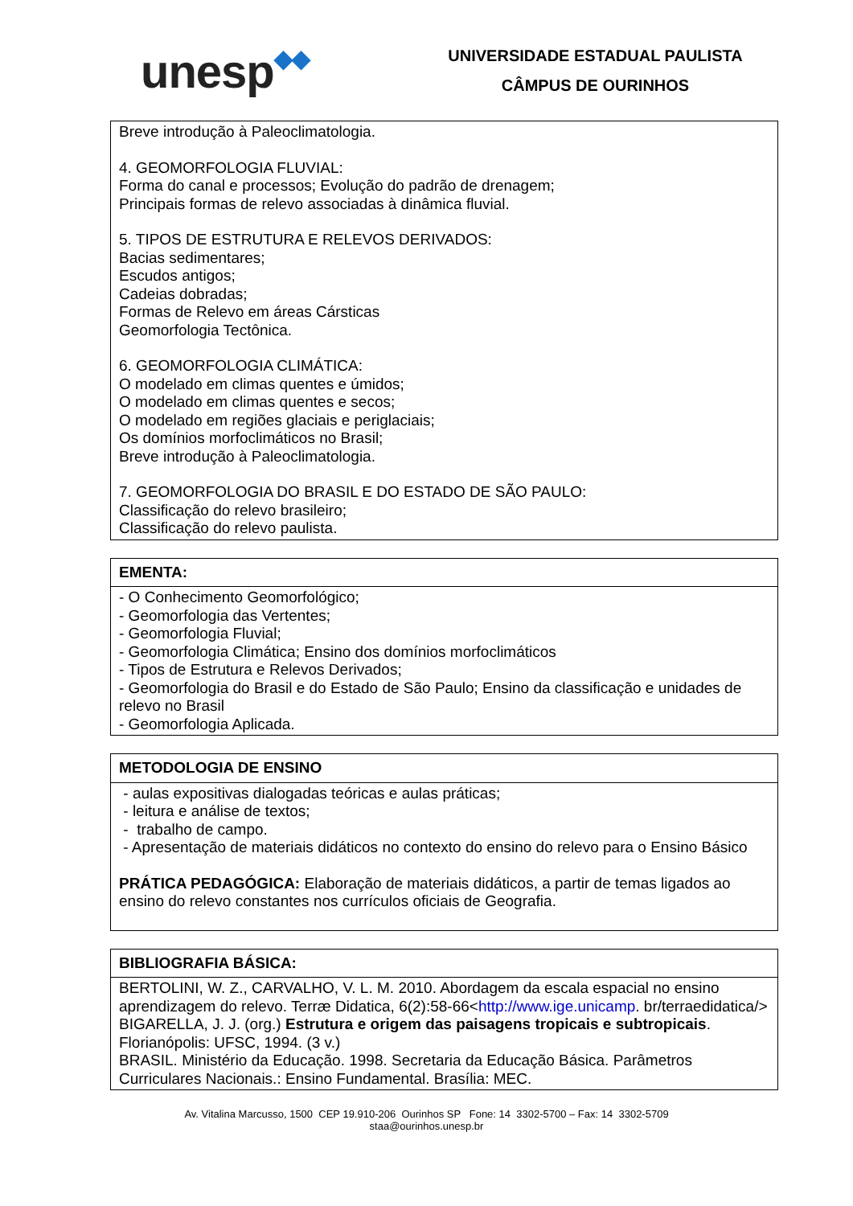unesp◆◆
UNIVERSIDADE ESTADUAL PAULISTA
CÂMPUS DE OURINHOS
| Breve introdução à Paleoclimatologia. 4. GEOMORFOLOGIA FLUVIAL: Forma do canal e processos; Evolução do padrão de drenagem; Principais formas de relevo associadas à dinâmica fluvial. 5. TIPOS DE ESTRUTURA E RELEVOS DERIVADOS: Bacias sedimentares; Escudos antigos; Cadeias dobradas; Formas de Relevo em áreas Cársticas Geomorfologia Tectônica. 6. GEOMORFOLOGIA CLIMÁTICA: O modelado em climas quentes e úmidos; O modelado em climas quentes e secos; O modelado em regiões glaciais e periglaciais; Os domínios morfoclimáticos no Brasil; Breve introdução à Paleoclimatologia. 7. GEOMORFOLOGIA DO BRASIL E DO ESTADO DE SÃO PAULO: Classificação do relevo brasileiro; Classificação do relevo paulista. |
| EMENTA: |
| --- |
| - O Conhecimento Geomorfológico; - Geomorfologia das Vertentes; - Geomorfologia Fluvial; - Geomorfologia Climática; Ensino dos domínios morfoclimáticos - Tipos de Estrutura e Relevos Derivados; - Geomorfologia do Brasil e do Estado de São Paulo; Ensino da classificação e unidades de relevo no Brasil - Geomorfologia Aplicada. |
| METODOLOGIA DE ENSINO |
| --- |
| - aulas expositivas dialogadas teóricas e aulas práticas; - leitura e análise de textos; - trabalho de campo. - Apresentação de materiais didáticos no contexto do ensino do relevo para o Ensino Básico PRÁTICA PEDAGÓGICA: Elaboração de materiais didáticos, a partir de temas ligados ao ensino do relevo constantes nos currículos oficiais de Geografia. |
| BIBLIOGRAFIA BÁSICA: |
| --- |
| BERTOLINI, W. Z., CARVALHO, V. L. M. 2010. Abordagem da escala espacial no ensino aprendizagem do relevo. Terræ Didatica, 6(2):58-66< http://www.ige.unicamp . br/terraedidatica/> BIGARELLA, J. J. (org.) Estrutura e origem das paisagens tropicais e subtropicais . Florianópolis: UFSC, 1994. (3 v.) BRASIL. Ministério da Educação. 1998. Secretaria da Educação Básica. Parâmetros Curriculares Nacionais.: Ensino Fundamental. Brasília: MEC. |
Av. Vitalina Marcusso, 1500 CEP 19.910-206 Ourinhos SP Fone: 14 3302-5700 – Fax: 14 3302-5709
staa@ourinhos.unesp.br